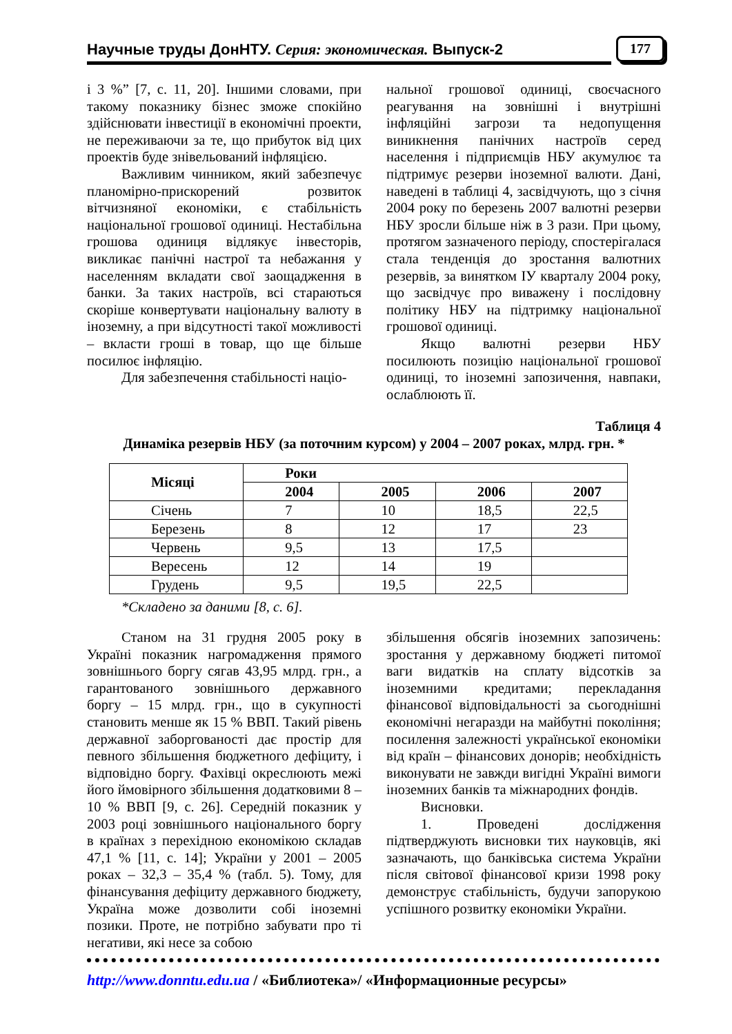Научные труды ДонНТУ. Серия: экономическая. Выпуск-2 177
і 3 %” [7, с. 11, 20]. Іншими словами, при такому показнику бізнес зможе спокійно здійснювати інвестиції в економічні проекти, не переживаючи за те, що прибуток від цих проектів буде знівельований інфляцією.
Важливим чинником, який забезпечує планомірно-прискорений розвиток вітчизняної економіки, є стабільність національної грошової одиниці. Нестабільна грошова одиниця відлякує інвесторів, викликає панічні настрої та небажання у населенням вкладати свої заощадження в банки. За таких настроїв, всі стараються скоріше конвертувати національну валюту в іноземну, а при відсутності такої можливості – вкласти гроші в товар, що ще більше посилює інфляцію.
Для забезпечення стабільності націо-
нальної грошової одиниці, своєчасного реагування на зовнішні і внутрішні інфляційні загрози та недопущення виникнення панічних настроїв серед населення і підприємців НБУ акумулює та підтримує резерви іноземної валюти. Дані, наведені в таблиці 4, засвідчують, що з січня 2004 року по березень 2007 валютні резерви НБУ зросли більше ніж в 3 рази. При цьому, протягом зазначеного періоду, спостерігалася стала тенденція до зростання валютних резервів, за винятком ІУ кварталу 2004 року, що засвідчує про виважену і послідовну політику НБУ на підтримку національної грошової одиниці.
Якщо валютні резерви НБУ посилюють позицію національної грошової одиниці, то іноземні запозичення, навпаки, ослаблюють її.
Таблиця 4
Динаміка резервів НБУ (за поточним курсом) у 2004 – 2007 роках, млрд. грн. *
| Місяці | Роки | | | |
| --- | --- | --- | --- | --- |
| | 2004 | 2005 | 2006 | 2007 |
| Січень | 7 | 10 | 18,5 | 22,5 |
| Березень | 8 | 12 | 17 | 23 |
| Червень | 9,5 | 13 | 17,5 | |
| Вересень | 12 | 14 | 19 | |
| Грудень | 9,5 | 19,5 | 22,5 | |
*Складено за даними [8, с. 6].
Станом на 31 грудня 2005 року в Україні показник нагромадження прямого зовнішнього боргу сягав 43,95 млрд. грн., а гарантованого зовнішнього державного боргу – 15 млрд. грн., що в сукупності становить менше як 15 % ВВП. Такий рівень державної заборгованості дає простір для певного збільшення бюджетного дефіциту, і відповідно боргу. Фахівці окреслюють межі його ймовірного збільшення додатковими 8 – 10 % ВВП [9, с. 26]. Середній показник у 2003 році зовнішнього національного боргу в країнах з перехідною економікою складав 47,1 % [11, с. 14]; України у 2001 – 2005 роках – 32,3 – 35,4 % (табл. 5). Тому, для фінансування дефіциту державного бюджету, Україна може дозволити собі іноземні позики. Проте, не потрібно забувати про ті негативи, які несе за собою
збільшення обсягів іноземних запозичень: зростання у державному бюджеті питомої ваги видатків на сплату відсотків за іноземними кредитами; перекладання фінансової відповідальності за сьогоднішні економічні негаразди на майбутні покоління; посилення залежності української економіки від країн – фінансових донорів; необхідність виконувати не завжди вигідні Україні вимоги іноземних банків та міжнародних фондів.
Висновки.
1. Проведені дослідження підтверджують висновки тих науковців, які зазначають, що банківська система України після світової фінансової кризи 1998 року демонструє стабільність, будучи запорукою успішного розвитку економіки України.
http://www.donntu.edu.ua / «Библиотека»/ «Информационные ресурсы»